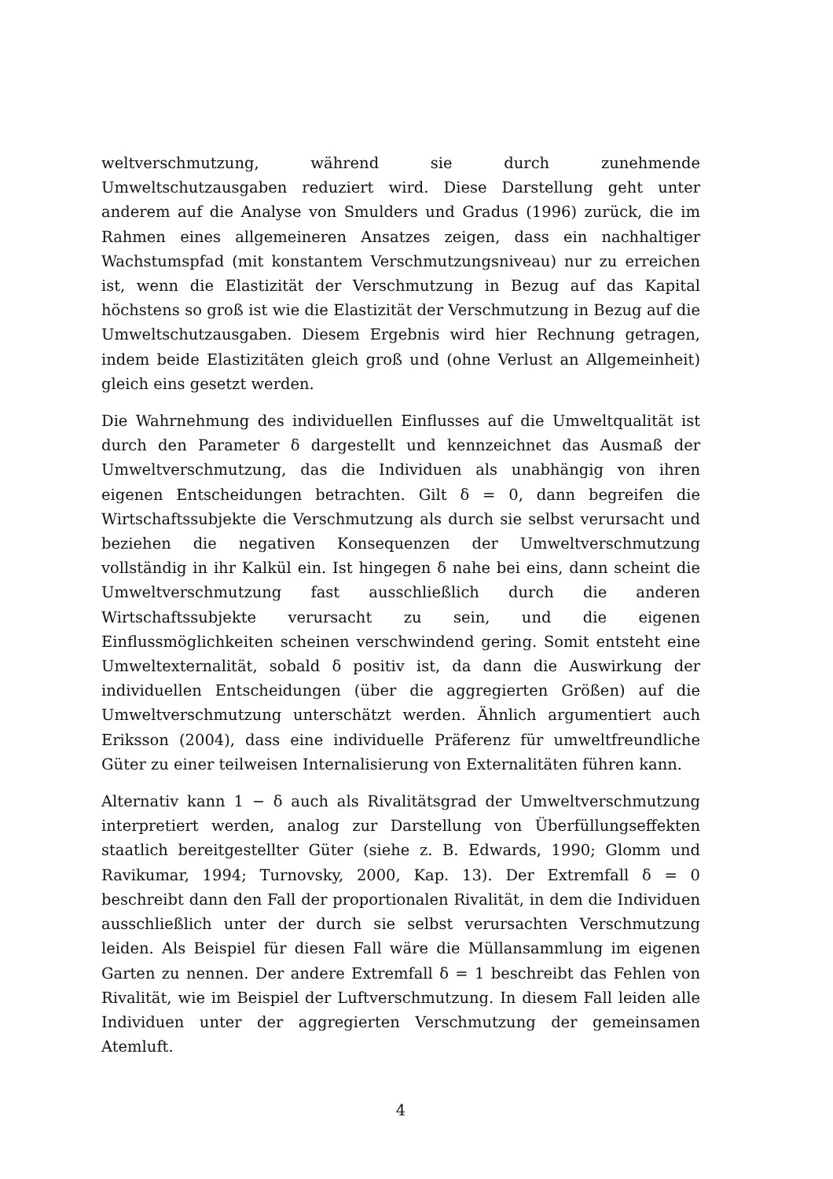weltverschmutzung, während sie durch zunehmende Umweltschutzausgaben reduziert wird. Diese Darstellung geht unter anderem auf die Analyse von Smulders und Gradus (1996) zurück, die im Rahmen eines allgemeineren Ansatzes zeigen, dass ein nachhaltiger Wachstumspfad (mit konstantem Verschmutzungsniveau) nur zu erreichen ist, wenn die Elastizität der Verschmutzung in Bezug auf das Kapital höchstens so groß ist wie die Elastizität der Verschmutzung in Bezug auf die Umweltschutzausgaben. Diesem Ergebnis wird hier Rechnung getragen, indem beide Elastizitäten gleich groß und (ohne Verlust an Allgemeinheit) gleich eins gesetzt werden.
Die Wahrnehmung des individuellen Einflusses auf die Umweltqualität ist durch den Parameter δ dargestellt und kennzeichnet das Ausmaß der Umweltverschmutzung, das die Individuen als unabhängig von ihren eigenen Entscheidungen betrachten. Gilt δ = 0, dann begreifen die Wirtschaftssubjekte die Verschmutzung als durch sie selbst verursacht und beziehen die negativen Konsequenzen der Umweltverschmutzung vollständig in ihr Kalkül ein. Ist hingegen δ nahe bei eins, dann scheint die Umweltverschmutzung fast ausschließlich durch die anderen Wirtschaftssubjekte verursacht zu sein, und die eigenen Einflussmöglichkeiten scheinen verschwindend gering. Somit entsteht eine Umweltexternalität, sobald δ positiv ist, da dann die Auswirkung der individuellen Entscheidungen (über die aggregierten Größen) auf die Umweltverschmutzung unterschätzt werden. Ähnlich argumentiert auch Eriksson (2004), dass eine individuelle Präferenz für umweltfreundliche Güter zu einer teilweisen Internalisierung von Externalitäten führen kann.
Alternativ kann 1 − δ auch als Rivalitätsgrad der Umweltverschmutzung interpretiert werden, analog zur Darstellung von Überfüllungseffekten staatlich bereitgestellter Güter (siehe z. B. Edwards, 1990; Glomm und Ravikumar, 1994; Turnovsky, 2000, Kap. 13). Der Extremfall δ = 0 beschreibt dann den Fall der proportionalen Rivalität, in dem die Individuen ausschließlich unter der durch sie selbst verursachten Verschmutzung leiden. Als Beispiel für diesen Fall wäre die Müllansammlung im eigenen Garten zu nennen. Der andere Extremfall δ = 1 beschreibt das Fehlen von Rivalität, wie im Beispiel der Luftverschmutzung. In diesem Fall leiden alle Individuen unter der aggregierten Verschmutzung der gemeinsamen Atemluft.
4